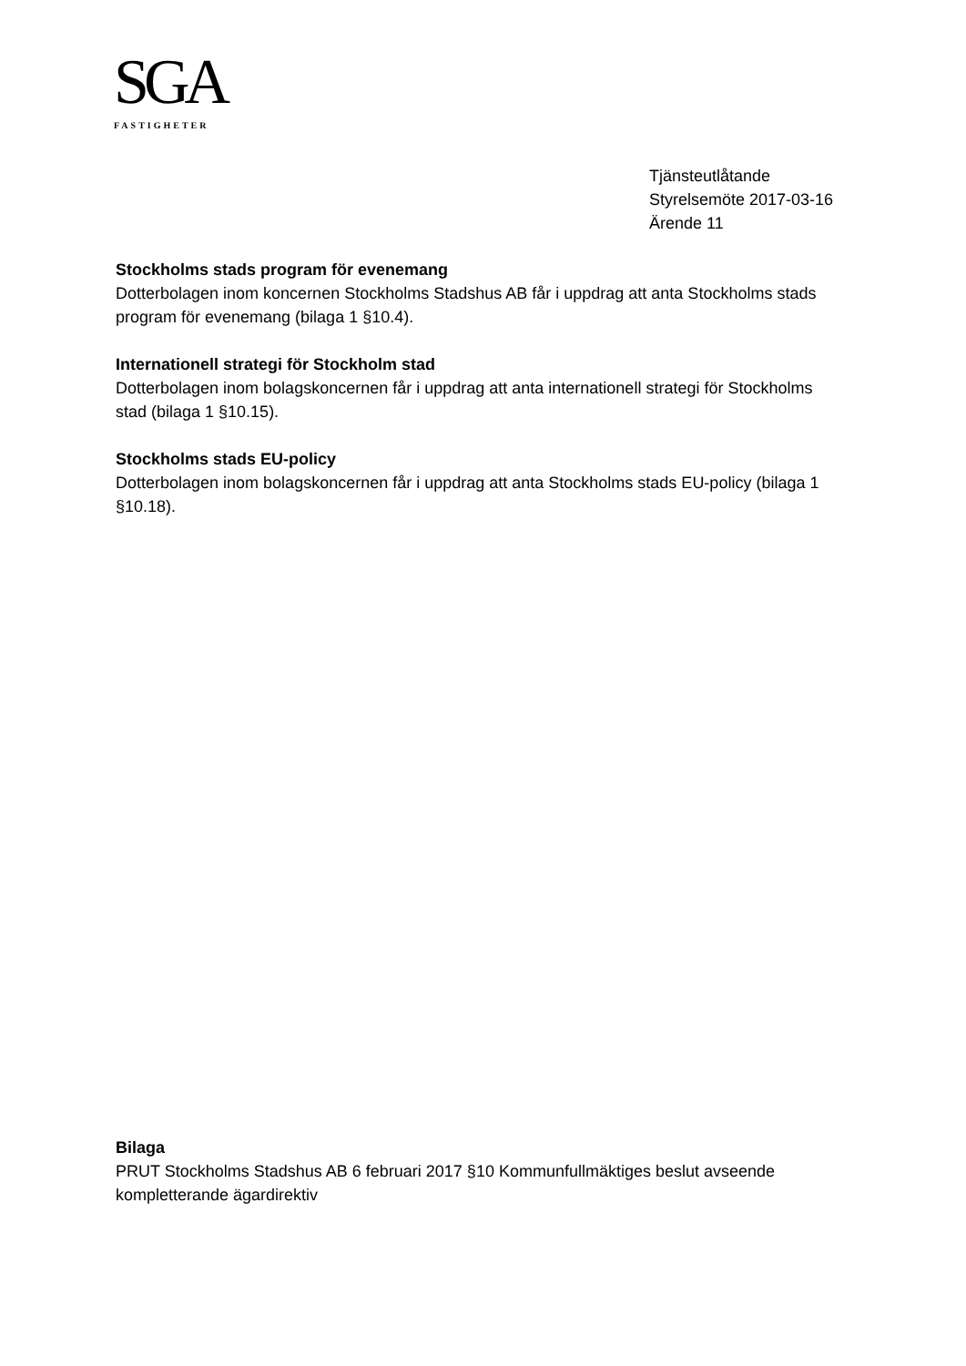SGA
FASTIGHETER
Tjänsteutlåtande
Styrelsemöte 2017-03-16
Ärende 11
Stockholms stads program för evenemang
Dotterbolagen inom koncernen Stockholms Stadshus AB får i uppdrag att anta Stockholms stads program för evenemang (bilaga 1 §10.4).
Internationell strategi för Stockholm stad
Dotterbolagen inom bolagskoncernen får i uppdrag att anta internationell strategi för Stockholms stad (bilaga 1 §10.15).
Stockholms stads EU-policy
Dotterbolagen inom bolagskoncernen får i uppdrag att anta Stockholms stads EU-policy (bilaga 1 §10.18).
Bilaga
PRUT Stockholms Stadshus AB 6 februari 2017 §10 Kommunfullmäktiges beslut avseende kompletterande ägardirektiv